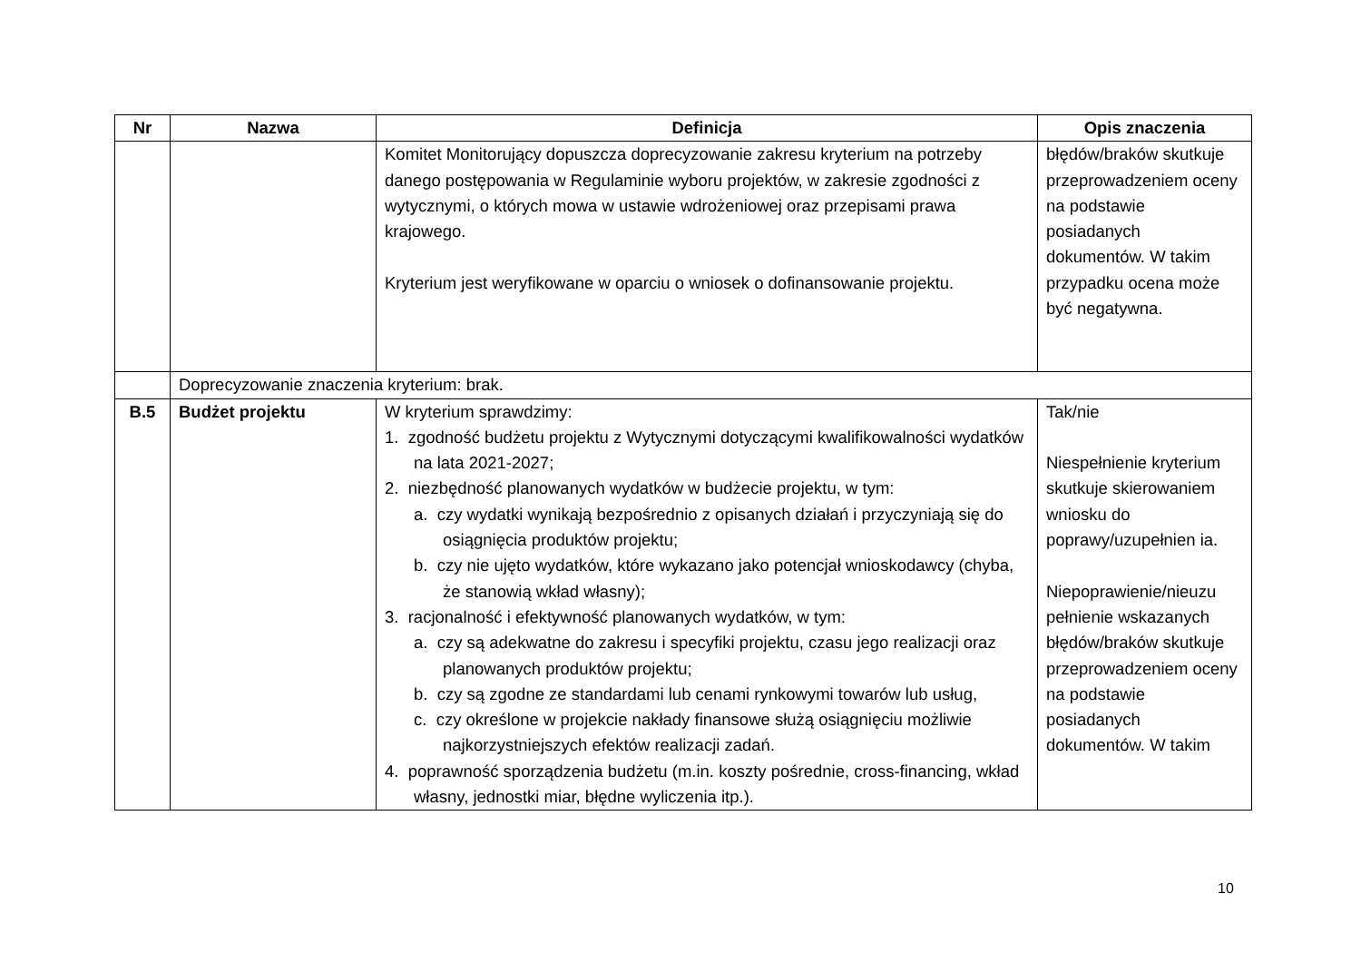| Nr | Nazwa | Definicja | Opis znaczenia |
| --- | --- | --- | --- |
| | | Komitet Monitorujący dopuszcza doprecyzowanie zakresu kryterium na potrzeby danego postępowania w Regulaminie wyboru projektów, w zakresie zgodności z wytycznymi, o których mowa w ustawie wdrożeniowej oraz przepisami prawa krajowego. Kryterium jest weryfikowane w oparciu o wniosek o dofinansowanie projektu. | błędów/braków skutkuje przeprowadzeniem oceny na podstawie posiadanych dokumentów. W takim przypadku ocena może być negatywna. |
| | Doprecyzowanie znaczenia kryterium: brak. | | |
| B.5 | Budżet projektu | W kryterium sprawdzimy: 1. zgodność budżetu projektu z Wytycznymi dotyczącymi kwalifikowalności wydatków na lata 2021-2027; 2. niezbędność planowanych wydatków w budżecie projektu, w tym: a. czy wydatki wynikają bezpośrednio z opisanych działań i przyczyniają się do osiągnięcia produktów projektu; b. czy nie ujęto wydatków, które wykazano jako potencjał wnioskodawcy (chyba, że stanowią wkład własny); 3. racjonalność i efektywność planowanych wydatków, w tym: a. czy są adekwatne do zakresu i specyfiki projektu, czasu jego realizacji oraz planowanych produktów projektu; b. czy są zgodne ze standardami lub cenami rynkowymi towarów lub usług, c. czy określone w projekcie nakłady finansowe służą osiągnięciu możliwie najkorzystniejszych efektów realizacji zadań. 4. poprawność sporządzenia budżetu (m.in. koszty pośrednie, cross-financing, wkład własny, jednostki miar, błędne wyliczenia itp.). | Tak/nie Niespełnienie kryterium skutkuje skierowaniem wniosku do poprawy/uzupełnien ia. Niepoprawienie/nieuzu pełnienie wskazanych błędów/braków skutkuje przeprowadzeniem oceny na podstawie posiadanych dokumentów. W takim |
10